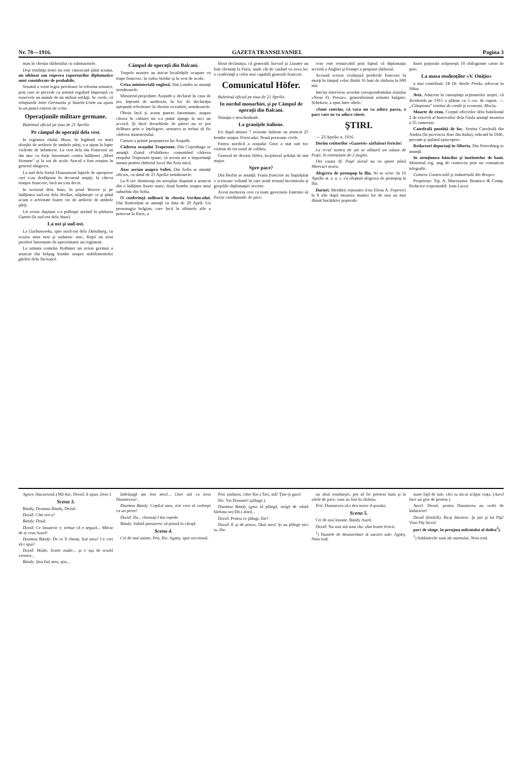Nr. 78—1916. GAZETA TRANSILVANIEI. Pagina 3
man în chestia războiului cu submarinele.
Deşi tendinţa notei nu este cunoscută până acuma, un ultimat sau ruperea raporturilor diplomatice sunt considerate de probabile.
Senatul a votat legea privitoare la reforma armatei, prin care se prevede ca armată regulară împreună cu rezervele un număr de un milion soldaţi. Se crede, că relaţiunile între Germania şi Statele-Unite au ajuns la un punct extrem de critic.
Operaţiunile militare germane.
Buletinul oficial pe ziua de 21 Aprilie.
Pe câmpul de operaţii dela vest.
In regiunea râului Maas, în legătură cu mari sforţări de artilerie de ambele părţi, s-a ajuns la lupte violente de infanterie. La vest dela râu Francezii au dat atac cu forţe însemnate contra înălţimei „Mort Homme" şi la ost de acolo Atacul a fost respins în general sângeros.
La sud dela fortul Douaumont luptele de apropiere cari s-au desfăşurat în decursul nopţii, la câteva tranşee franceze, încă nu s'au decis.
In sectorul dela Vaux, în şesul Woevre şi pe înălţimea sud-ost dela Verdun, stăpâneşte ca şi până acum o activitate foarte vie de artilerie de ambele părţi.
Un avion duşman s-a prăbuşit arzând în pădurea Gumin (la sud-ost dela Vaux).
La ost şi sud-ost.
La Garbunowka, spre nord-ost dela Dünaburg, cu ocazia unui nou şi zadarnic atac, Ruşii au avut pierderi însemnate de aproximativ un regiment.
La armata contelui Bothmer un avion german a aruncat din belşug bombe asupra stabilimentelor gărilor dela Tarnopol.
Câmpul de operaţii din Balcani.
Trupele noastre au atacat localităţile ocupate cu trupe franceze, în valea Vardar şi la vest de acolo.
Criza ministerială engleză. Din Londra se anunţă următoarele:
Ministrul-preşedinte Asquith a declarat în casa de jos, înţesată de auditoriu, în loc de declaraţia aşteptată referitoare la chestia recrutării, următoarele:
Obvin încă şi acum puncte însemnate, asupra cărora în cabinet nu s-a putut ajunge la nici un accord. Şi dacă deosebirile de păreri nu se pot delătura prin o înţelegere, urmarea ar trebui să fie căderea ministeriului.
Carson a primit propunerea lui Asquith.
Căderea oraşului Trapezunt. Din Copenhaga se anunţă: Ziarul »Politiken« comentând căderea oraşului Trapezunt spune, că acesta are o importanţă numai pentru războiul local din Asia mică.
Atac aerian asupra Sofiei. Din Sofia se anunţă oficios, cu datul de 21 Aprilie următoarele:
La 8 ore dimineaţa un aeroplan duşman a aruncat din o înălţime foarte mare, două bombe asupra unui suburbiu din Sofia.
O conferinţă militară în chestia Verdun-ului. Din Rotterdam se anunţă cu data de 20 April: Un personagiu belgian, care încă în ultimele zile a petrecut la Paris, a
făcut declaraţia, că generalii Sarrail şi Liautey au fost chemaţi la Paris, unde cât de curând va avea loc o conferinţă a celor mai capabili generali francezi.
Comunicatul Höfer.
Buletinul oficial pe ziua de 21 Aprilie.
In nordul monarhiei, şi pe Câmpul de operaţii din Balcani.
Situaţia e neschimbată.
La graniţele italiene.
Eri după amiazi 7 avioane italiene au aruncat 25 bombe asupra Triest-ului. Nouă persoane civile.
Partea nordică a oraşului Görz a stat sub foc violent de tot soiul de calibru.
General de divizie Höfer, locţiitorul şefului de stat major.
Spre pace?
Din Berlin se anunţă: Foaia franceze au împrăştiat o scrisoare volantă în care arată textual încetineala şi greşelile diplomaţiei secrete.
Acest memoriu cere ca toate guvernele Ententei să fixeze condiţiunile de pace.
ceze este remarcabil prin faptul că diplomaţia secretă a Angliei şi Franţei a preparat războiul.
Această scriere evaluiază perderile franceze în morţi în timpul celor dintâi 16 luni de războiu la 600 mii.
Intr'un interview acordat corespondentului ziarului «Neue Fr. Presse», generalisimul armatei bulgare, Schekow, a spus între altele:
«Sunt convins, că vara nu va aduce pacea, o pace care ne va aduce cinste.
ŞTIRI.
— 23 Aprilie n. 1916.
Dorim cetitorilor »Gazetei« sărbători fericite!
La n-rul nostru de azi se alătură un adaus de Paşti, în extenziune de 2 pagini.
Din cauza Sf. Paşti ziarul nu va apare până Miercuri seara.
Alegerea de protopop la Ilia. Ni se scrie: In 16 Aprilie st. v. a. c. s'a efeptuit alegerea de protopop la Ilia.
Daruri. Membrii reposatei d-ne Elena A. Popovici la 8 zile după moartea mamei lor de nou au mai dăruit bucătăriei poporale.
liniei poporale orăşeneşti 10 chilograme carne de porc.
La masa studenţilor »V. Oniţiu«
a mai contribuit: Dl Dr. Vasile Preda, advocat în Sibiu.
Aviz. Aducem la cunoştinţa acţionarilor noştri, că dividenda pe 1915 o plătim cu 5 cor. de cupon. — „Câmpiana" institut de credit şi economi, Mociu.
Moarte de erou. Corpul oficerilor dela batalionul 2 de rezervă al honvezilor dela Giula anunţă moartea a 35 camerazi.
Catedrală pustiită de foc. Vestita Catedrală din Andria (în provincia Bari din Italia), ridicată în 1046, precum şi palatul episcopesc.
Redactori deportaţi în Siberia. Din Petersburg se anunţă.
In atenţiunea băncilor şi institutelor de bani. Ministrul reg. ung de comerciu prin un comunicat telegrafic.
Camera Comercială şi industrială din Braşov.
Proprietar: Tip. A. Mureşianu: Branisce & Comp. Redactor responsabil: Ioan Lacea
Agnes: (bucuroasă.) Mă duc, Dezső, îi spun. (Iese.)
Scena 3.
Bándy, Doamna Bándy, Dezső.
Dezső: Câte ore-s?
Bándy: Două.
Dezső: Ce întuneric e, trebue că e negură... Măcar de ar veni Aurel!
Doamna Bándy: De ce îl chemi, fiul meu? Ce vrei să-i spui?
Dezső: Multe, foarte multe... şi e aşa de scurtă vremea...
Bándy: Ştiu fiul meu, ştiu...
îndelungă am fost ateu!... Oare mă va ierta Dumnezeu?..
Doamna Bándy. Copilul meu, n'ai vrea să vorbeşti cu un preot?
Dezső: Da... chemaţi-l dar repede.
Bándy: Indată poruncesc să prinză la căruţă.
Scena 4.
Cei de mai nainte, Peti, Ilie, Agneş, apoi servitorul.
Peti. (mânios, către Ilie.) Taci, mă! Ţine-ţi gura!
Ilie. Vai Doamne! (plânge.)
Doamna Bándy (gata să plângă, strigă de odată bărbatu-so) Dă-i afară...
Dezső. Pentru ce plângi, Ilie?
Dezső: E şi de prisos, fătul meu! Şi nu plânge nici tu, Ilie.
iar altul româneşte, pot să fie prieteni buni şi în zilele de pace, cum au fost în războiu.
Peti: Dumnezeu să-i dea noroc d-şorului.
Scena 5.
Cei de mai înainte, Bándy Aurel.
Dezső: Nu mai mă simt rău: sânt foarte fericit.
<sup>1</sup>) Numele de desmierdare al surorei sale: Agneş. Nota trad.
mare faţă de tine, căci tu mi-ai scăpat viaţa. (Aurel face un gest de protest.)
Aurel: Dezső, pentru Dumnezeu nu vorbi de îndatorire!
Dezső (hotărât). Ba-ţi datoresc. Şi ştie şi lui Piţi! Vino Piţi încoa!
pact de sânge, în preajma mileniului al doilea<sup>2</sup>).
<sup>2</sup>) Sublinierile sunt ale autorului. Nota trad.